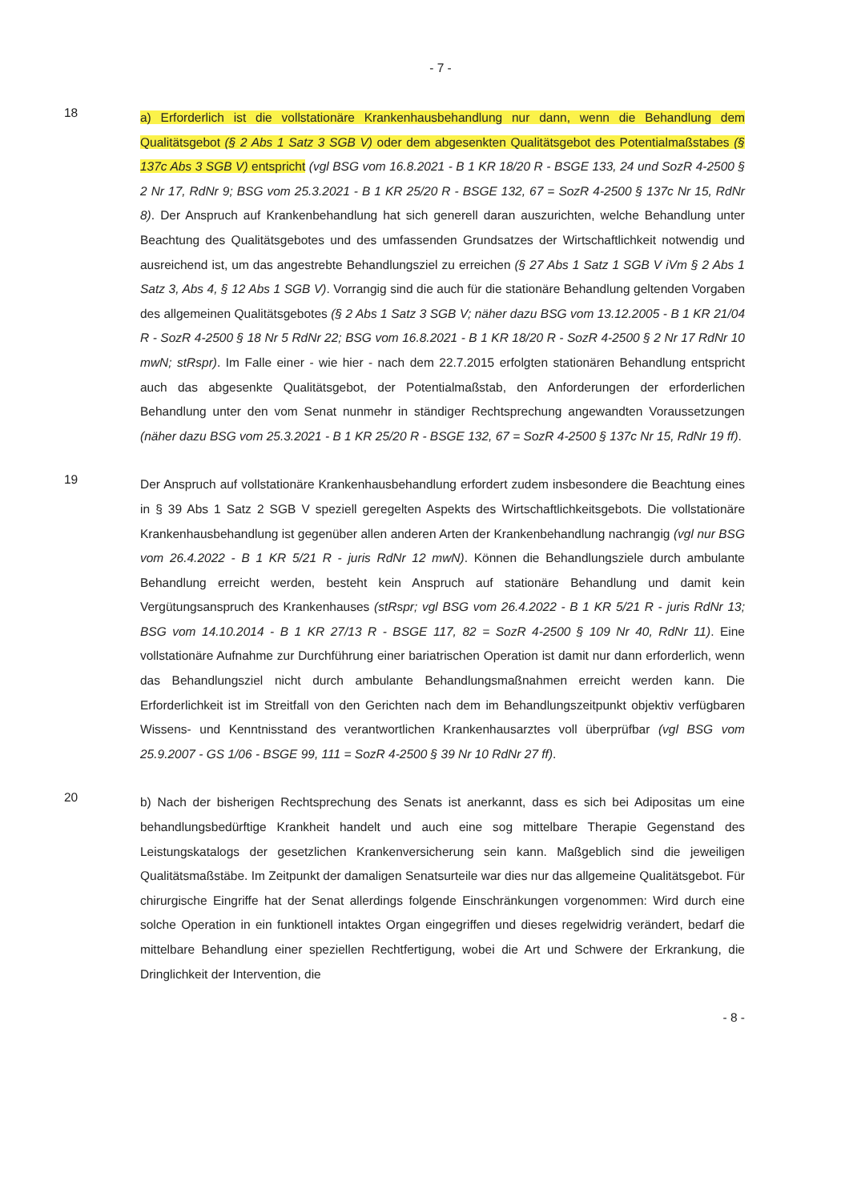- 7 -
18
a) Erforderlich ist die vollstationäre Krankenhausbehandlung nur dann, wenn die Behandlung dem Qualitätsgebot (§ 2 Abs 1 Satz 3 SGB V) oder dem abgesenkten Qualitätsgebot des Potentialmaßstabes (§ 137c Abs 3 SGB V) entspricht (vgl BSG vom 16.8.2021 - B 1 KR 18/20 R - BSGE 133, 24 und SozR 4-2500 § 2 Nr 17, RdNr 9; BSG vom 25.3.2021 - B 1 KR 25/20 R - BSGE 132, 67 = SozR 4-2500 § 137c Nr 15, RdNr 8). Der Anspruch auf Krankenbehandlung hat sich generell daran auszurichten, welche Behandlung unter Beachtung des Qualitätsgebotes und des umfassenden Grundsatzes der Wirtschaftlichkeit notwendig und ausreichend ist, um das angestrebte Behandlungsziel zu erreichen (§ 27 Abs 1 Satz 1 SGB V iVm § 2 Abs 1 Satz 3, Abs 4, § 12 Abs 1 SGB V). Vorrangig sind die auch für die stationäre Behandlung geltenden Vorgaben des allgemeinen Qualitätsgebotes (§ 2 Abs 1 Satz 3 SGB V; näher dazu BSG vom 13.12.2005 - B 1 KR 21/04 R - SozR 4-2500 § 18 Nr 5 RdNr 22; BSG vom 16.8.2021 - B 1 KR 18/20 R - SozR 4-2500 § 2 Nr 17 RdNr 10 mwN; stRspr). Im Falle einer - wie hier - nach dem 22.7.2015 erfolgten stationären Behandlung entspricht auch das abgesenkte Qualitätsgebot, der Potentialmaßstab, den Anforderungen der erforderlichen Behandlung unter den vom Senat nunmehr in ständiger Rechtsprechung angewandten Voraussetzungen (näher dazu BSG vom 25.3.2021 - B 1 KR 25/20 R - BSGE 132, 67 = SozR 4-2500 § 137c Nr 15, RdNr 19 ff).
19
Der Anspruch auf vollstationäre Krankenhausbehandlung erfordert zudem insbesondere die Beachtung eines in § 39 Abs 1 Satz 2 SGB V speziell geregelten Aspekts des Wirtschaftlichkeitsgebots. Die vollstationäre Krankenhausbehandlung ist gegenüber allen anderen Arten der Krankenbehandlung nachrangig (vgl nur BSG vom 26.4.2022 - B 1 KR 5/21 R - juris RdNr 12 mwN). Können die Behandlungsziele durch ambulante Behandlung erreicht werden, besteht kein Anspruch auf stationäre Behandlung und damit kein Vergütungsanspruch des Krankenhauses (stRspr; vgl BSG vom 26.4.2022 - B 1 KR 5/21 R - juris RdNr 13; BSG vom 14.10.2014 - B 1 KR 27/13 R - BSGE 117, 82 = SozR 4-2500 § 109 Nr 40, RdNr 11). Eine vollstationäre Aufnahme zur Durchführung einer bariatrischen Operation ist damit nur dann erforderlich, wenn das Behandlungsziel nicht durch ambulante Behandlungsmaßnahmen erreicht werden kann. Die Erforderlichkeit ist im Streitfall von den Gerichten nach dem im Behandlungszeitpunkt objektiv verfügbaren Wissens- und Kenntnisstand des verantwortlichen Krankenhausarztes voll überprüfbar (vgl BSG vom 25.9.2007 - GS 1/06 - BSGE 99, 111 = SozR 4-2500 § 39 Nr 10 RdNr 27 ff).
20
b) Nach der bisherigen Rechtsprechung des Senats ist anerkannt, dass es sich bei Adipositas um eine behandlungsbedürftige Krankheit handelt und auch eine sog mittelbare Therapie Gegenstand des Leistungskatalogs der gesetzlichen Krankenversicherung sein kann. Maßgeblich sind die jeweiligen Qualitätsmaßstäbe. Im Zeitpunkt der damaligen Senatsurteile war dies nur das allgemeine Qualitätsgebot. Für chirurgische Eingriffe hat der Senat allerdings folgende Einschränkungen vorgenommen: Wird durch eine solche Operation in ein funktionell intaktes Organ eingegriffen und dieses regelwidrig verändert, bedarf die mittelbare Behandlung einer speziellen Rechtfertigung, wobei die Art und Schwere der Erkrankung, die Dringlichkeit der Intervention, die
- 8 -